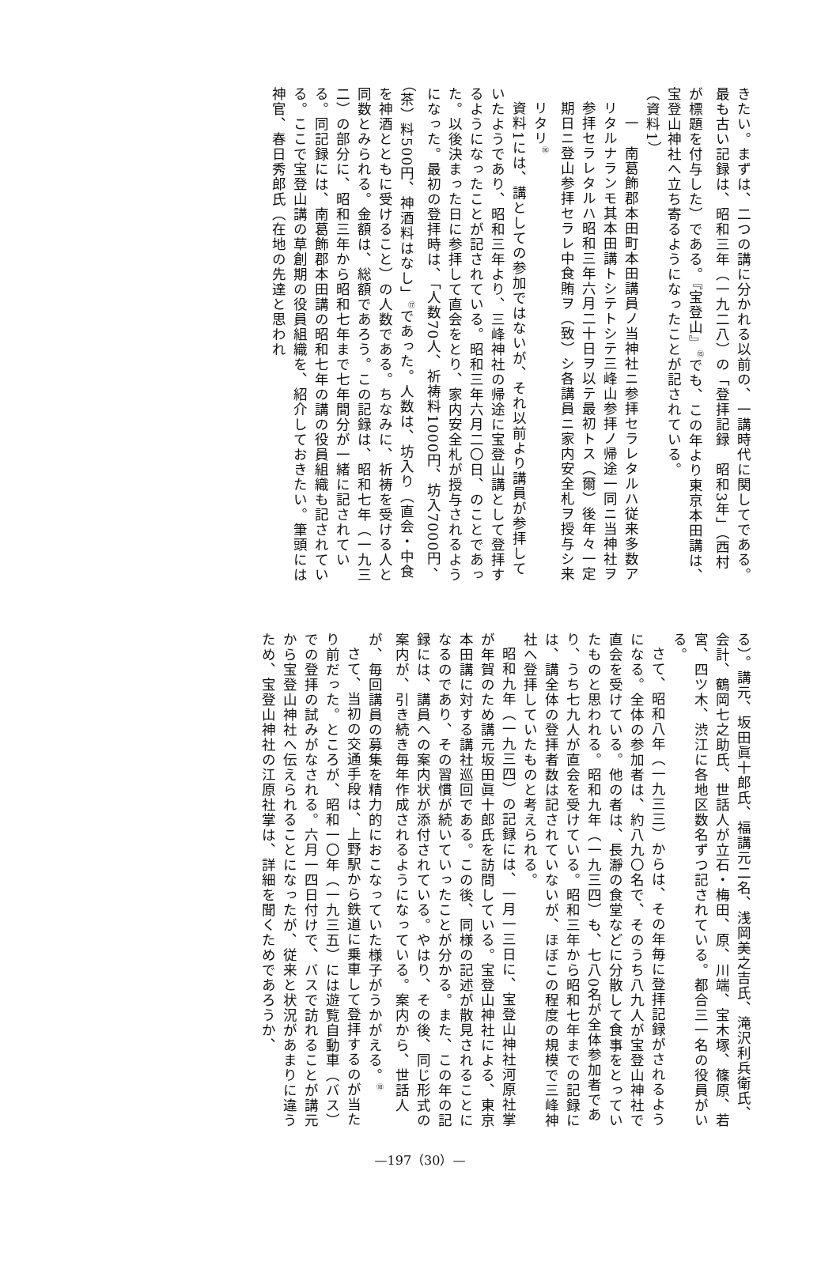きたい。まずは、二つの講に分かれる以前の、一講時代に関してである。最も古い記録は、昭和三年（一九二八）の「登拝記録　昭和3年」（西村が標題を付与した）である。『宝登山』<sup>⑮</sup>でも、この年より東京本田講は、宝登山神社へ立ち寄るようになったことが記されている。
（資料1）
　一　南葛飾郡本田町本田講員ノ当神社ニ参拝セラレタルハ従来多数アリタルナランモ其本田講トシテトシテ三峰山参拝ノ帰途一同ニ当神社ヲ参拝セラレタルハ昭和三年六月二十日ヲ以テ最初トス（爾）後年々一定期日ニ登山参拝セラレ中食賄ヲ（致）シ各講員ニ家内安全札ヲ授与シ来リタリ<sup>⑯</sup>
資料1には、講としての参加ではないが、それ以前より講員が参拝していたようであり、昭和三年より、三峰神社の帰途に宝登山講として登拝するようになったことが記されている。昭和三年六月二〇日、のことであった。以後決まった日に参拝して直会をとり、家内安全札が授与されるようになった。最初の登拝時は、「人数70人、祈祷料1000円、坊入7000円、（茶）料500円、神酒料はなし」<sup>⑰</sup>であった。人数は、坊入り（直会・中食を神酒とともに受けること）の人数である。ちなみに、祈祷を受ける人と同数とみられる。金額は、総額であろう。この記録は、昭和七年（一九三二）の部分に、昭和三年から昭和七年まで七年間分が一緒に記されている。同記録には、南葛飾郡本田講の昭和七年の講の役員組織も記されている。ここで宝登山講の草創期の役員組織を、紹介しておきたい。筆頭には神官、春日秀郎氏（在地の先達と思われ
る）。講元、坂田眞十郎氏、福講元二名、浅岡美之吉氏、滝沢利兵衛氏、会計、鶴岡七之助氏、世話人が立石・梅田、原、川端、宝木塚、篠原、若宮、四ツ木、渋江に各地区数名ずつ記されている。都合三一名の役員がいる。
さて、昭和八年（一九三三）からは、その年毎に登拝記録がされるようになる。全体の参加者は、約八九〇名で、そのうち八九人が宝登山神社で直会を受けている。他の者は、長瀞の食堂などに分散して食事をとっていたものと思われる。昭和九年（一九三四）も、七八0名が全体参加者であり、うち七九人が直会を受けている。昭和三年から昭和七年までの記録には、講全体の登拝者数は記されていないが、ほぼこの程度の規模で三峰神社へ登拝していたものと考えられる。
昭和九年（一九三四）の記録には、一月一三日に、宝登山神社河原社掌が年賀のため講元坂田眞十郎氏を訪問している。宝登山神社による、東京本田講に対する講社巡回である。この後、同様の記述が散見されることになるのであり、その習慣が続いていったことが分かる。また、この年の記録には、講員への案内状が添付されている。やはり、その後、同じ形式の案内が、引き続き毎年作成されるようになっている。案内から、世話人が、毎回講員の募集を精力的におこなっていた様子がうかがえる。<sup>⑱</sup>
さて、当初の交通手段は、上野駅から鉄道に乗車して登拝するのが当たり前だった。ところが、昭和一〇年（一九三五）には遊覧自動車（バス）での登拝の試みがなされる。六月一四日付けで、バスで訪れることが講元から宝登山神社へ伝えられることになったが、従来と状況があまりに違うため、宝登山神社の江原社掌は、詳細を聞くためであろうか、
—197（30）—